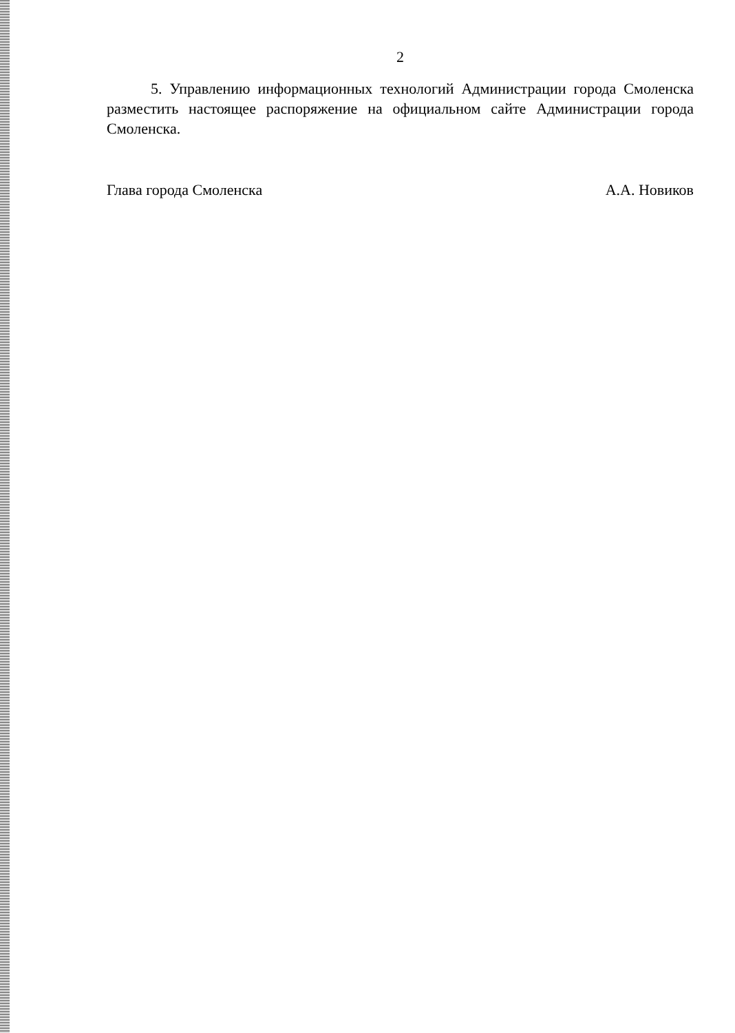2
5. Управлению информационных технологий Администрации города Смоленска разместить настоящее распоряжение на официальном сайте Администрации города Смоленска.
Глава города Смоленска А.А. Новиков